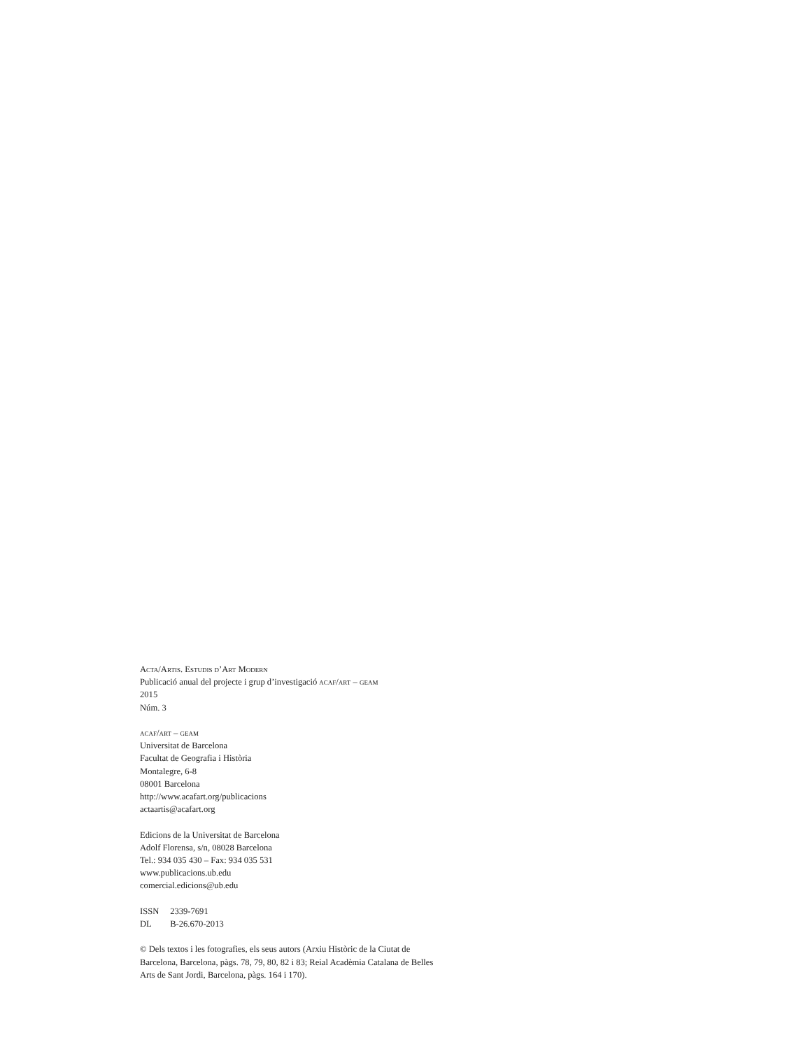Acta/Artis. Estudis d’Art Modern
Publicació anual del projecte i grup d’investigació acaf/art – geam
2015
Núm. 3
acaf/art – geam
Universitat de Barcelona
Facultat de Geografia i Història
Montalegre, 6-8
08001 Barcelona
http://www.acafart.org/publicacions
actaartis@acafart.org
Edicions de la Universitat de Barcelona
Adolf Florensa, s/n, 08028 Barcelona
Tel.: 934 035 430 – Fax: 934 035 531
www.publicacions.ub.edu
comercial.edicions@ub.edu
ISSN 2339-7691
DL B-26.670-2013
© Dels textos i les fotografies, els seus autors (Arxiu Històric de la Ciutat de Barcelona, Barcelona, pàgs. 78, 79, 80, 82 i 83; Reial Acadèmia Catalana de Belles Arts de Sant Jordi, Barcelona, pàgs. 164 i 170).